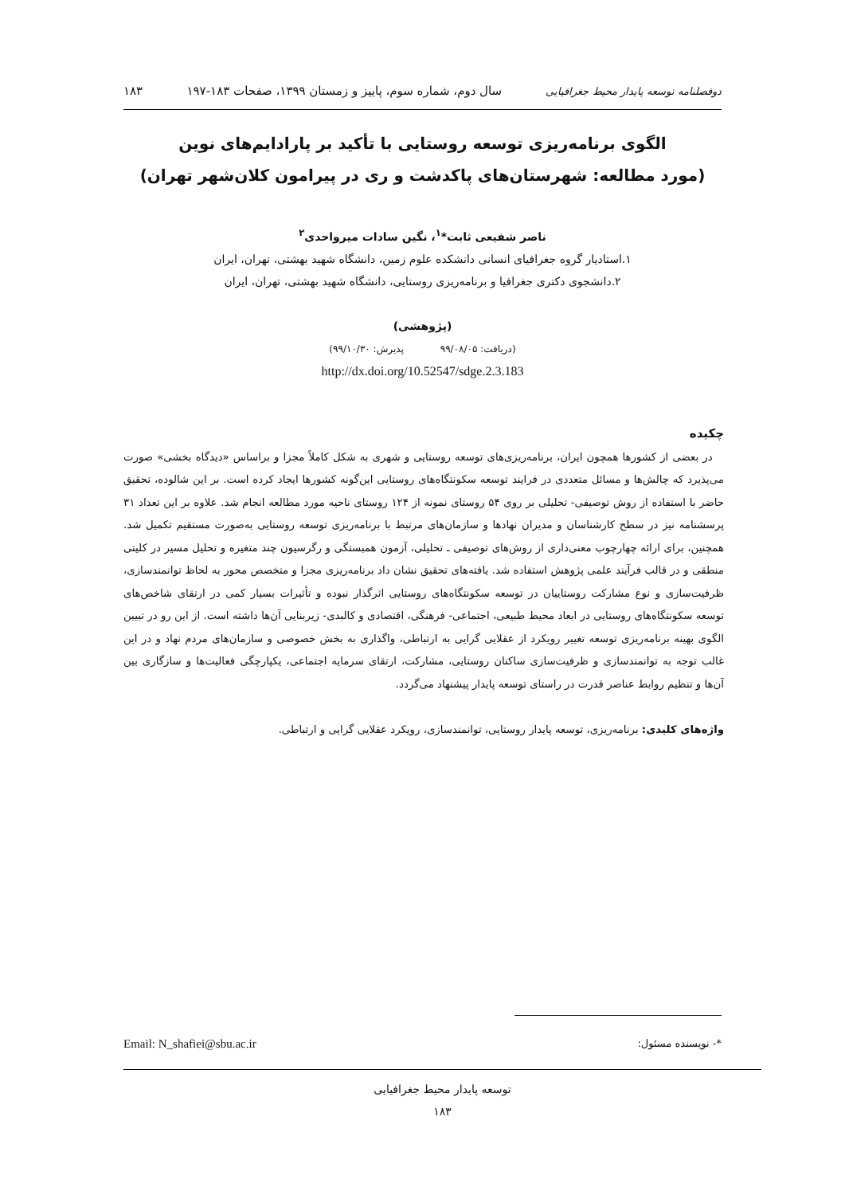دوفصلنامه توسعه پایدار محیط جغرافیایی سال دوم، شماره سوم، پاییز و زمستان ۱۳۹۹، صفحات ۱۸۳-۱۹۷ ۱۸۳
الگوی برنامه‌ریزی توسعه روستایی با تأکید بر پارادایم‌های نوین
(مورد مطالعه: شهرستان‌های پاکدشت و ری در پیرامون کلان‌شهر تهران)
ناصر شفیعی ثابت*<sup>۱</sup>، نگین سادات میرواحدی<sup>۲</sup>
۱.استادیار گروه جغرافیای انسانی دانشکده علوم زمین، دانشگاه شهید بهشتی، تهران، ایران
۲.دانشجوی دکتری جغرافیا و برنامه‌ریزی روستایی، دانشگاه شهید بهشتی، تهران، ایران
(پژوهشی)
(دریافت: ۹۹/۰۸/۰۵ پذیرش: ۹۹/۱۰/۳۰)
http://dx.doi.org/10.52547/sdge.2.3.183
چکیده
در بعضی از کشورها همچون ایران، برنامه‌ریزی‌های توسعه روستایی و شهری به شکل کاملاً مجزا و براساس «دیدگاه بخشی» صورت می‌پذیرد که چالش‌ها و مسائل متعددی در فرایند توسعه سکونتگاه‌های روستایی این‌گونه کشورها ایجاد کرده است. بر این شالوده، تحقیق حاضر با استفاده از روش توصیفی- تحلیلی بر روی ۵۴ روستای نمونه از ۱۲۴ روستای ناحیه مورد مطالعه انجام شد. علاوه بر این تعداد ۳۱ پرسشنامه نیز در سطح کارشناسان و مدیران نهادها و سازمان‌های مرتبط با برنامه‌ریزی توسعه روستایی به‌صورت مستقیم تکمیل شد. همچنین، برای ارائه چهارچوب معنی‌داری از روش‌های توصیفی ـ تحلیلی، آزمون همبستگی و رگرسیون چند متغیره و تحلیل مسیر در کلیتی منطقی و در قالب فرآیند علمی پژوهش استفاده شد. یافته‌های تحقیق نشان داد برنامه‌ریزی مجزا و متخصص محور به لحاظ توانمندسازی، ظرفیت‌سازی و نوع مشارکت روستاییان در توسعه سکونتگاه‌های روستایی اثرگذار نبوده و تأثیرات بسیار کمی در ارتقای شاخص‌های توسعه سکونتگاه‌های روستایی در ابعاد محیط طبیعی، اجتماعی- فرهنگی، اقتصادی و کالبدی- زیربنایی آن‌ها داشته است. از این رو در تبیین الگوی بهینه برنامه‌ریزی توسعه تغییر رویکرد از عقلایی گرایی به ارتباطی، واگذاری به بخش خصوصی و سازمان‌های مردم نهاد و در این غالب توجه به توانمندسازی و ظرفیت‌سازی ساکنان روستایی، مشارکت، ارتقای سرمایه اجتماعی، یکپارچگی فعالیت‌ها و سازگاری بین آن‌ها و تنظیم روابط عناصر قدرت در راستای توسعه پایدار پیشنهاد می‌گردد.
واژه‌های کلیدی: برنامه‌ریزی، توسعه پایدار روستایی، توانمندسازی، رویکرد عقلایی گرایی و ارتباطی.
*- نویسنده مسئول: Email: N_shafiei@sbu.ac.ir
توسعه پایدار محیط جغرافیایی
۱۸۳